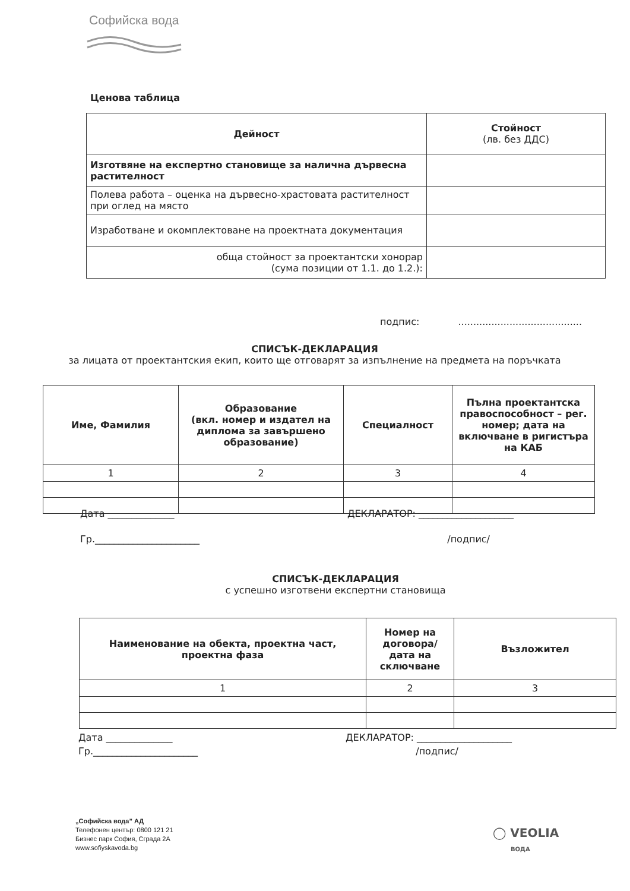Софийска вода
Ценова таблица
| Дейност | Стойност (лв. без ДДС) |
| --- | --- |
| Изготвяне на експертно становище за налична дървесна растителност | |
| Полева работа – оценка на дървесно-храстовата растителност при оглед на място | |
| Изработване и окомплектоване на проектната документация | |
| обща стойност за проектантски хонорар (сума позиции от 1.1. до 1.2.): | |
подпис: .........................................
СПИСЪК-ДЕКЛАРАЦИЯ
за лицата от проектантския екип, които ще отговарят за изпълнение на предмета на поръчката
| Име, Фамилия | Образование (вкл. номер и издател на диплома за завършено образование) | Специалност | Пълна проектантска правоспособност – рег. номер; дата на включване в ригистъра на КАБ |
| --- | --- | --- | --- |
| 1 | 2 | 3 | 4 |
Дата ______________ ДЕКЛАРАТОР: ____________________
Гр.______________________ /подпис/
СПИСЪК-ДЕКЛАРАЦИЯ
с успешно изготвени експертни становища
| Наименование на обекта, проектна част, проектна фаза | Номер на договора/ дата на сключване | Възложител |
| --- | --- | --- |
| 1 | 2 | 3 |
Дата ______________ ДЕКЛАРАТОР: ____________________
Гр.______________________ /подпис/
„Софийска вода” АД
Телефонен център: 0800 121 21
Бизнес парк София, Сграда 2А
www.sofiyskavoda.bg
◯ VEOLIA
ВОДА